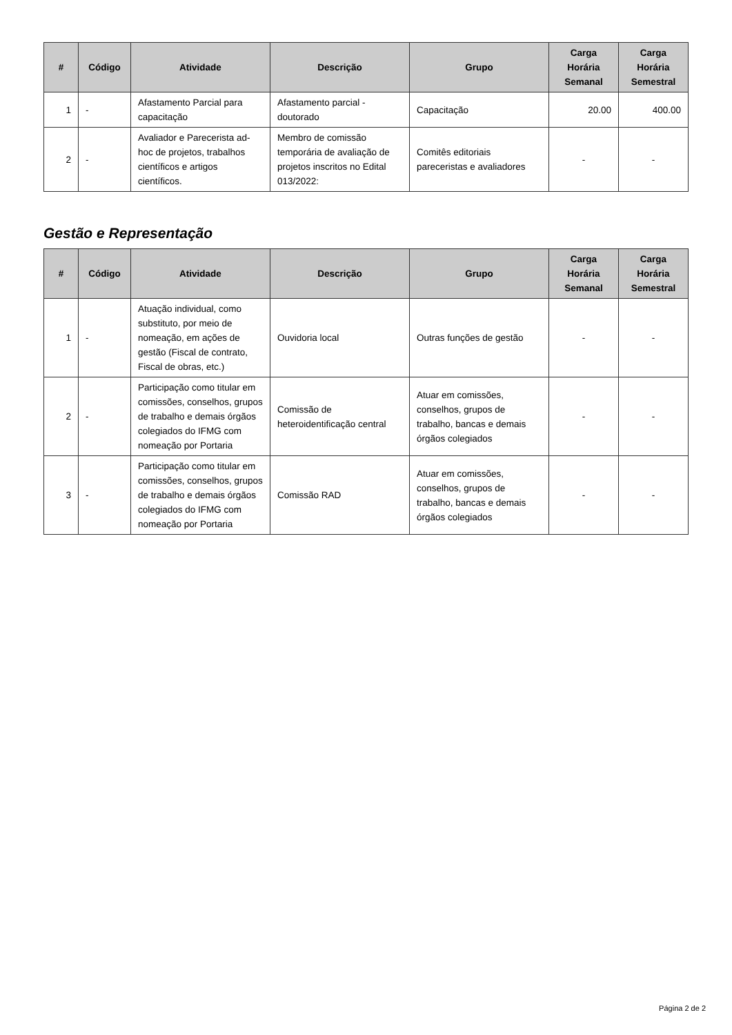| # | Código | Atividade | Descrição | Grupo | Carga Horária Semanal | Carga Horária Semestral |
| --- | --- | --- | --- | --- | --- | --- |
| 1 | - | Afastamento Parcial para capacitação | Afastamento parcial - doutorado | Capacitação | 20.00 | 400.00 |
| 2 | - | Avaliador e Parecerista ad-hoc de projetos, trabalhos científicos e artigos científicos. | Membro de comissão temporária de avaliação de projetos inscritos no Edital 013/2022: | Comitês editoriais pareceristas e avaliadores | - | - |
Gestão e Representação
| # | Código | Atividade | Descrição | Grupo | Carga Horária Semanal | Carga Horária Semestral |
| --- | --- | --- | --- | --- | --- | --- |
| 1 | - | Atuação individual, como substituto, por meio de nomeação, em ações de gestão (Fiscal de contrato, Fiscal de obras, etc.) | Ouvidoria local | Outras funções de gestão | - | - |
| 2 | - | Participação como titular em comissões, conselhos, grupos de trabalho e demais órgãos colegiados do IFMG com nomeação por Portaria | Comissão de heteroidentificação central | Atuar em comissões, conselhos, grupos de trabalho, bancas e demais órgãos colegiados | - | - |
| 3 | - | Participação como titular em comissões, conselhos, grupos de trabalho e demais órgãos colegiados do IFMG com nomeação por Portaria | Comissão RAD | Atuar em comissões, conselhos, grupos de trabalho, bancas e demais órgãos colegiados | - | - |
Página 2 de 2